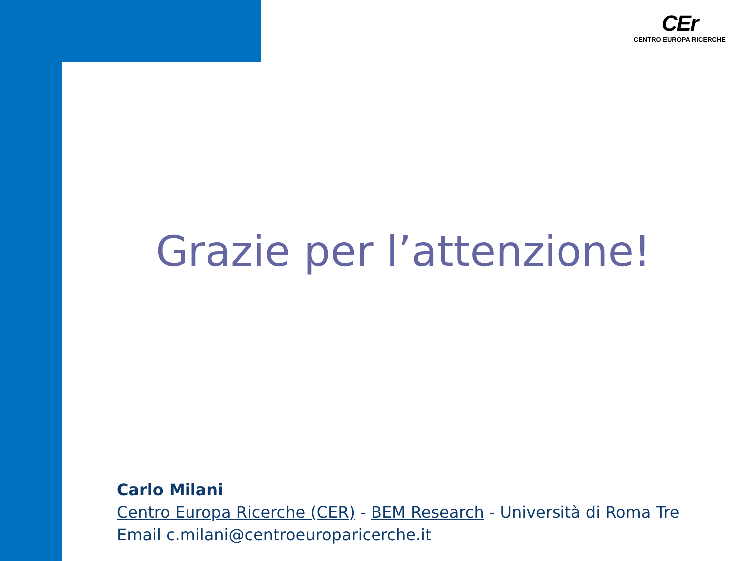CEr
CENTRO EUROPA RICERCHE
Grazie per l’attenzione!
Carlo Milani
Centro Europa Ricerche (CER) - BEM Research - Università di Roma Tre
Email c.milani@centroeuroparicerche.it